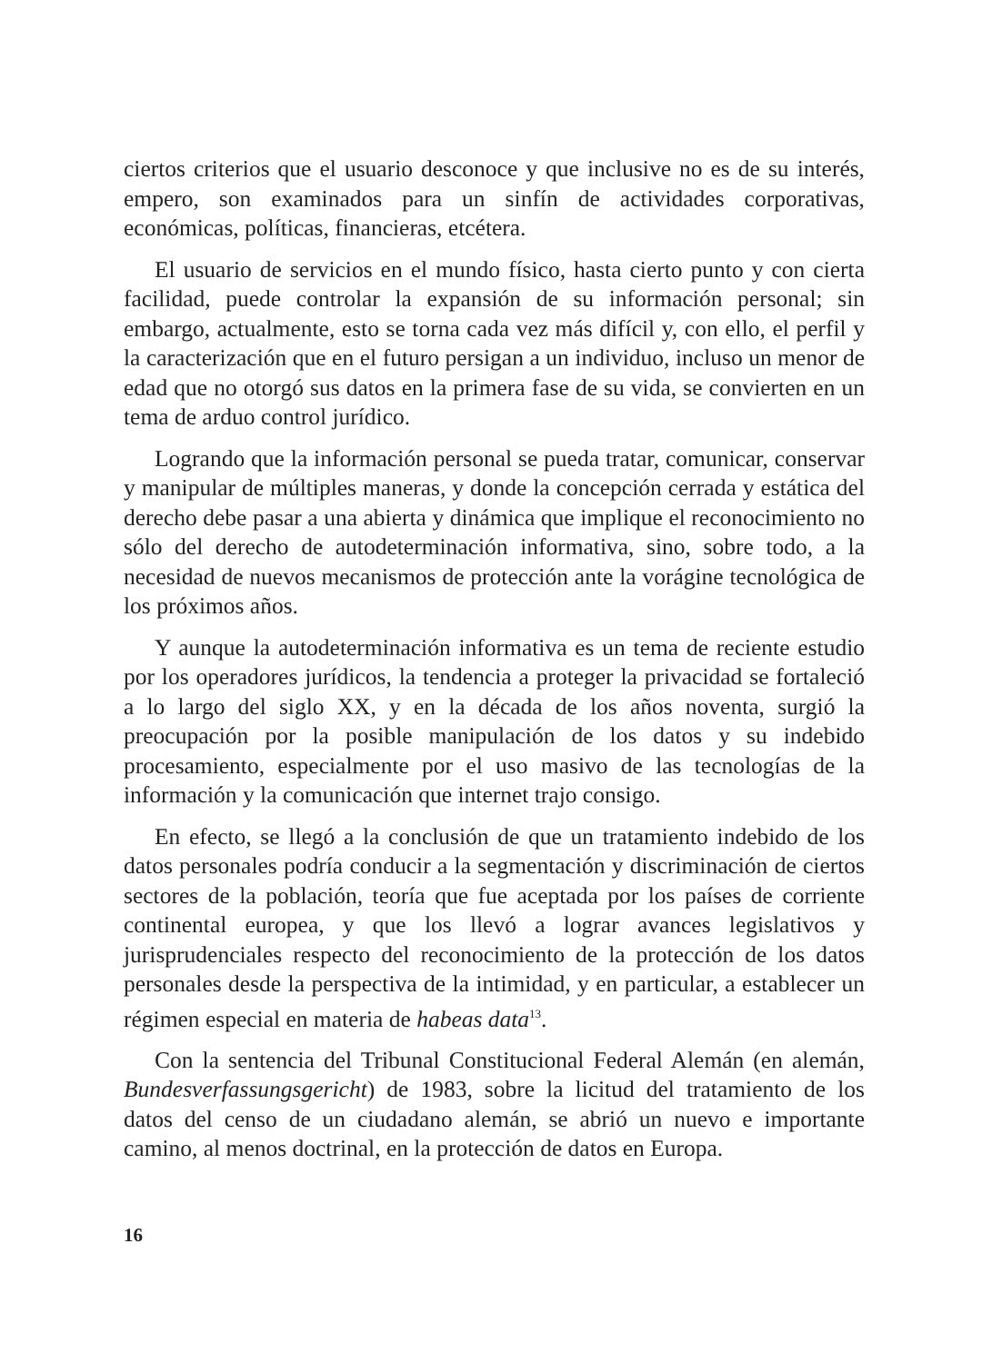ciertos criterios que el usuario desconoce y que inclusive no es de su interés, empero, son examinados para un sinfín de actividades corporativas, económicas, políticas, financieras, etcétera.
El usuario de servicios en el mundo físico, hasta cierto punto y con cierta facilidad, puede controlar la expansión de su información personal; sin embargo, actualmente, esto se torna cada vez más difícil y, con ello, el perfil y la caracterización que en el futuro persigan a un individuo, incluso un menor de edad que no otorgó sus datos en la primera fase de su vida, se convierten en un tema de arduo control jurídico.
Logrando que la información personal se pueda tratar, comunicar, conservar y manipular de múltiples maneras, y donde la concepción cerrada y estática del derecho debe pasar a una abierta y dinámica que implique el reconocimiento no sólo del derecho de autodeterminación informativa, sino, sobre todo, a la necesidad de nuevos mecanismos de protección ante la vorágine tecnológica de los próximos años.
Y aunque la autodeterminación informativa es un tema de reciente estudio por los operadores jurídicos, la tendencia a proteger la privacidad se fortaleció a lo largo del siglo XX, y en la década de los años noventa, surgió la preocupación por la posible manipulación de los datos y su indebido procesamiento, especialmente por el uso masivo de las tecnologías de la información y la comunicación que internet trajo consigo.
En efecto, se llegó a la conclusión de que un tratamiento indebido de los datos personales podría conducir a la segmentación y discriminación de ciertos sectores de la población, teoría que fue aceptada por los países de corriente continental europea, y que los llevó a lograr avances legislativos y jurisprudenciales respecto del reconocimiento de la protección de los datos personales desde la perspectiva de la intimidad, y en particular, a establecer un régimen especial en materia de habeas data<sup>13</sup>.
Con la sentencia del Tribunal Constitucional Federal Alemán (en alemán, Bundesverfassungsgericht) de 1983, sobre la licitud del tratamiento de los datos del censo de un ciudadano alemán, se abrió un nuevo e importante camino, al menos doctrinal, en la protección de datos en Europa.
16